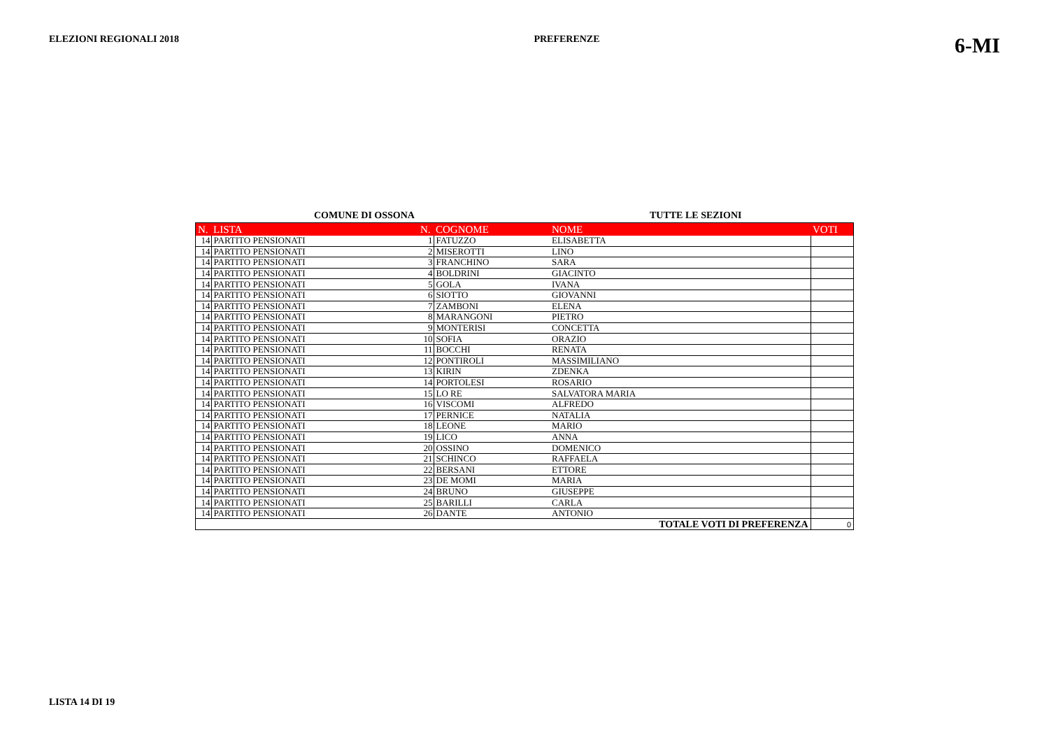ELEZIONI REGIONALI 2018 PREFERENZE 6-MI
COMUNE DI OSSONA TUTTE LE SEZIONI
| N. | LISTA | N. | COGNOME | NOME | VOTI |
| --- | --- | --- | --- | --- | --- |
| 14 | PARTITO PENSIONATI | 1 | FATUZZO | ELISABETTA | |
| 14 | PARTITO PENSIONATI | 2 | MISEROTTI | LINO | |
| 14 | PARTITO PENSIONATI | 3 | FRANCHINO | SARA | |
| 14 | PARTITO PENSIONATI | 4 | BOLDRINI | GIACINTO | |
| 14 | PARTITO PENSIONATI | 5 | GOLA | IVANA | |
| 14 | PARTITO PENSIONATI | 6 | SIOTTO | GIOVANNI | |
| 14 | PARTITO PENSIONATI | 7 | ZAMBONI | ELENA | |
| 14 | PARTITO PENSIONATI | 8 | MARANGONI | PIETRO | |
| 14 | PARTITO PENSIONATI | 9 | MONTERISI | CONCETTA | |
| 14 | PARTITO PENSIONATI | 10 | SOFIA | ORAZIO | |
| 14 | PARTITO PENSIONATI | 11 | BOCCHI | RENATA | |
| 14 | PARTITO PENSIONATI | 12 | PONTIROLI | MASSIMILIANO | |
| 14 | PARTITO PENSIONATI | 13 | KIRIN | ZDENKA | |
| 14 | PARTITO PENSIONATI | 14 | PORTOLESI | ROSARIO | |
| 14 | PARTITO PENSIONATI | 15 | LO RE | SALVATORA MARIA | |
| 14 | PARTITO PENSIONATI | 16 | VISCOMI | ALFREDO | |
| 14 | PARTITO PENSIONATI | 17 | PERNICE | NATALIA | |
| 14 | PARTITO PENSIONATI | 18 | LEONE | MARIO | |
| 14 | PARTITO PENSIONATI | 19 | LICO | ANNA | |
| 14 | PARTITO PENSIONATI | 20 | OSSINO | DOMENICO | |
| 14 | PARTITO PENSIONATI | 21 | SCHINCO | RAFFAELA | |
| 14 | PARTITO PENSIONATI | 22 | BERSANI | ETTORE | |
| 14 | PARTITO PENSIONATI | 23 | DE MOMI | MARIA | |
| 14 | PARTITO PENSIONATI | 24 | BRUNO | GIUSEPPE | |
| 14 | PARTITO PENSIONATI | 25 | BARILLI | CARLA | |
| 14 | PARTITO PENSIONATI | 26 | DANTE | ANTONIO | |
| TOTALE VOTI DI PREFERENZA | | | | | 0 |
LISTA 14 DI 19